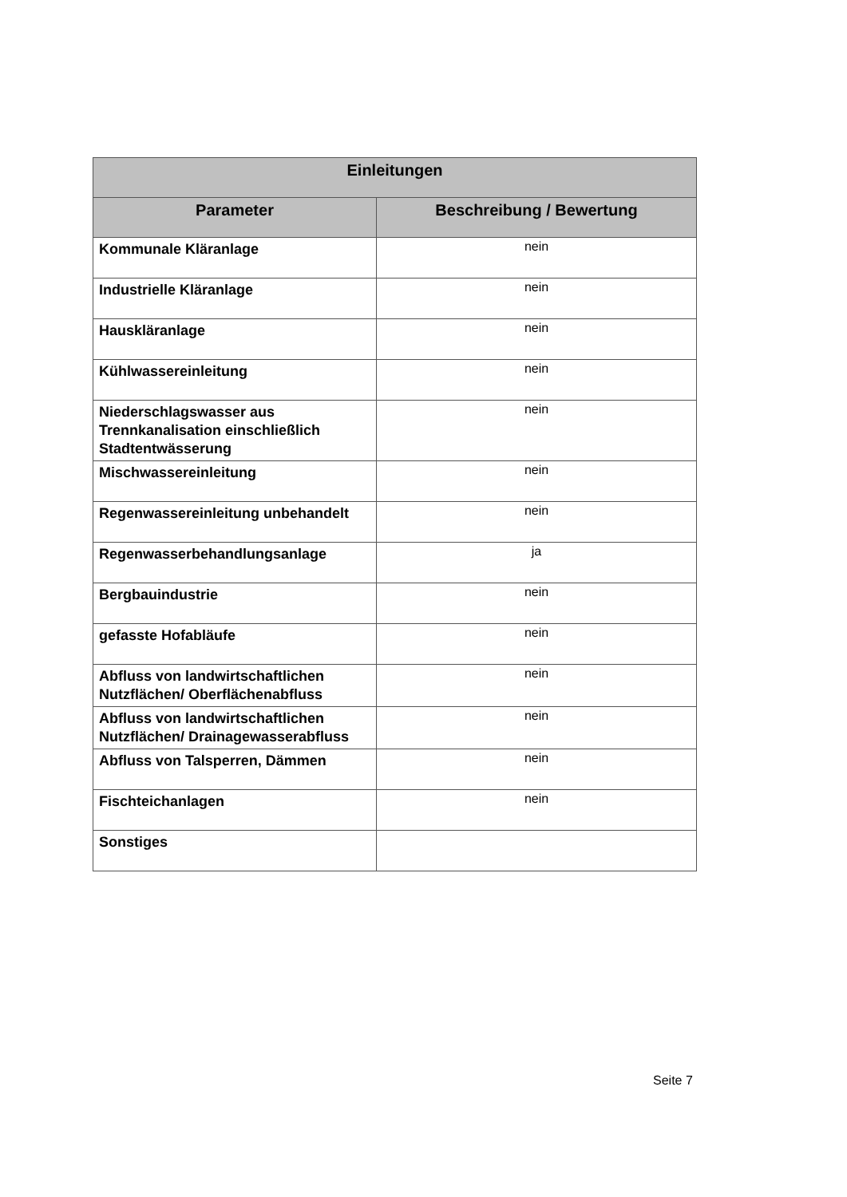| Einleitungen | |
| --- | --- |
| Parameter | Beschreibung / Bewertung |
| Kommunale Kläranlage | nein |
| Industrielle Kläranlage | nein |
| Hauskläranlage | nein |
| Kühlwassereinleitung | nein |
| Niederschlagswasser aus Trennkanalisation einschließlich Stadtentwässerung | nein |
| Mischwassereinleitung | nein |
| Regenwassereinleitung unbehandelt | nein |
| Regenwasserbehandlungsanlage | ja |
| Bergbauindustrie | nein |
| gefasste Hofabläufe | nein |
| Abfluss von landwirtschaftlichen Nutzflächen/ Oberflächenabfluss | nein |
| Abfluss von landwirtschaftlichen Nutzflächen/ Drainagewasserabfluss | nein |
| Abfluss von Talsperren, Dämmen | nein |
| Fischteichanlagen | nein |
| Sonstiges | |
Seite 7